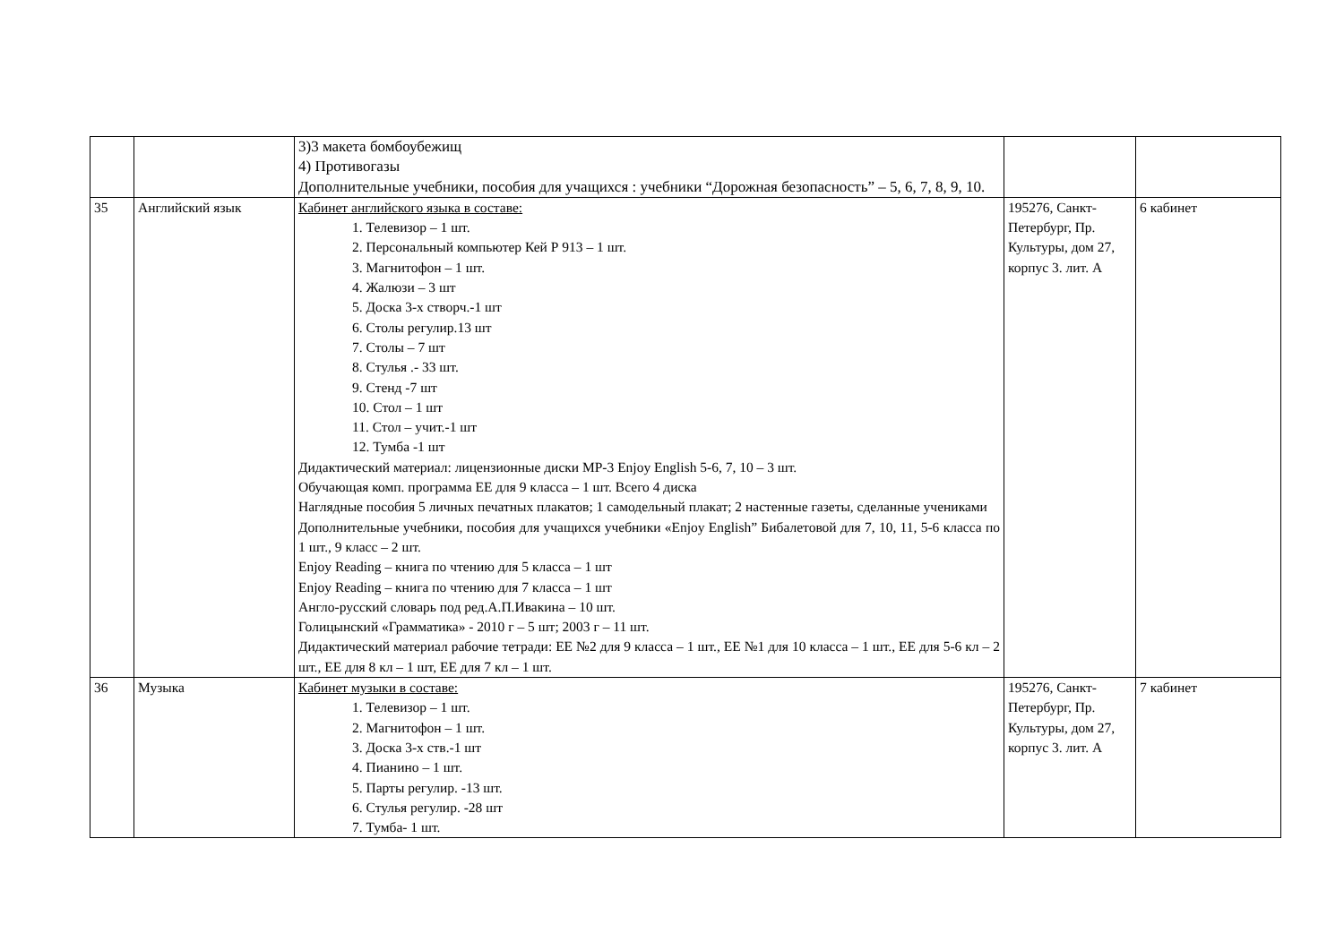| | | 3)3 макета бомбоубежищ 4) Противогазы Дополнительные учебники, пособия для учащихся : учебники “Дорожная безопасность” – 5, 6, 7, 8, 9, 10. | | |
| 35 | Английский язык | Кабинет английского языка в составе: 1. Телевизор – 1 шт. 2. Персональный компьютер Кей Р 913 – 1 шт. 3. Магнитофон – 1 шт. 4. Жалюзи – 3 шт 5. Доска 3-х створч.-1 шт 6. Столы регулир.13 шт 7. Столы – 7 шт 8. Стулья .- 33 шт. 9. Стенд -7 шт 10. Стол – 1 шт 11. Стол – учит.-1 шт 12. Тумба -1 шт Дидактический материал: лицензионные диски МР-3 Enjoy English 5-6, 7, 10 – 3 шт. Обучающая комп. программа ЕЕ для 9 класса – 1 шт. Всего 4 диска Наглядные пособия 5 личных печатных плакатов; 1 самодельный плакат; 2 настенные газеты, сделанные учениками Дополнительные учебники, пособия для учащихся учебники «Enjoy English” Бибалетовой для 7, 10, 11, 5-6 класса по 1 шт., 9 класс – 2 шт. Enjoy Reading – книга по чтению для 5 класса – 1 шт Enjoy Reading – книга по чтению для 7 класса – 1 шт Англо-русский словарь под ред.А.П.Ивакина – 10 шт. Голицынский «Грамматика» - 2010 г – 5 шт; 2003 г – 11 шт. Дидактический материал рабочие тетради: ЕЕ №2 для 9 класса – 1 шт., ЕЕ №1 для 10 класса – 1 шт., ЕЕ для 5-6 кл – 2 шт., ЕЕ для 8 кл – 1 шт, ЕЕ для 7 кл – 1 шт. | 195276, Санкт-Петербург, Пр. Культуры, дом 27, корпус 3. лит. А | 6 кабинет |
| 36 | Музыка | Кабинет музыки в составе: 1. Телевизор – 1 шт. 2. Магнитофон – 1 шт. 3. Доска 3-х ств.-1 шт 4. Пианино – 1 шт. 5. Парты регулир. -13 шт. 6. Стулья регулир. -28 шт 7. Тумба- 1 шт. | 195276, Санкт-Петербург, Пр. Культуры, дом 27, корпус 3. лит. А | 7 кабинет |